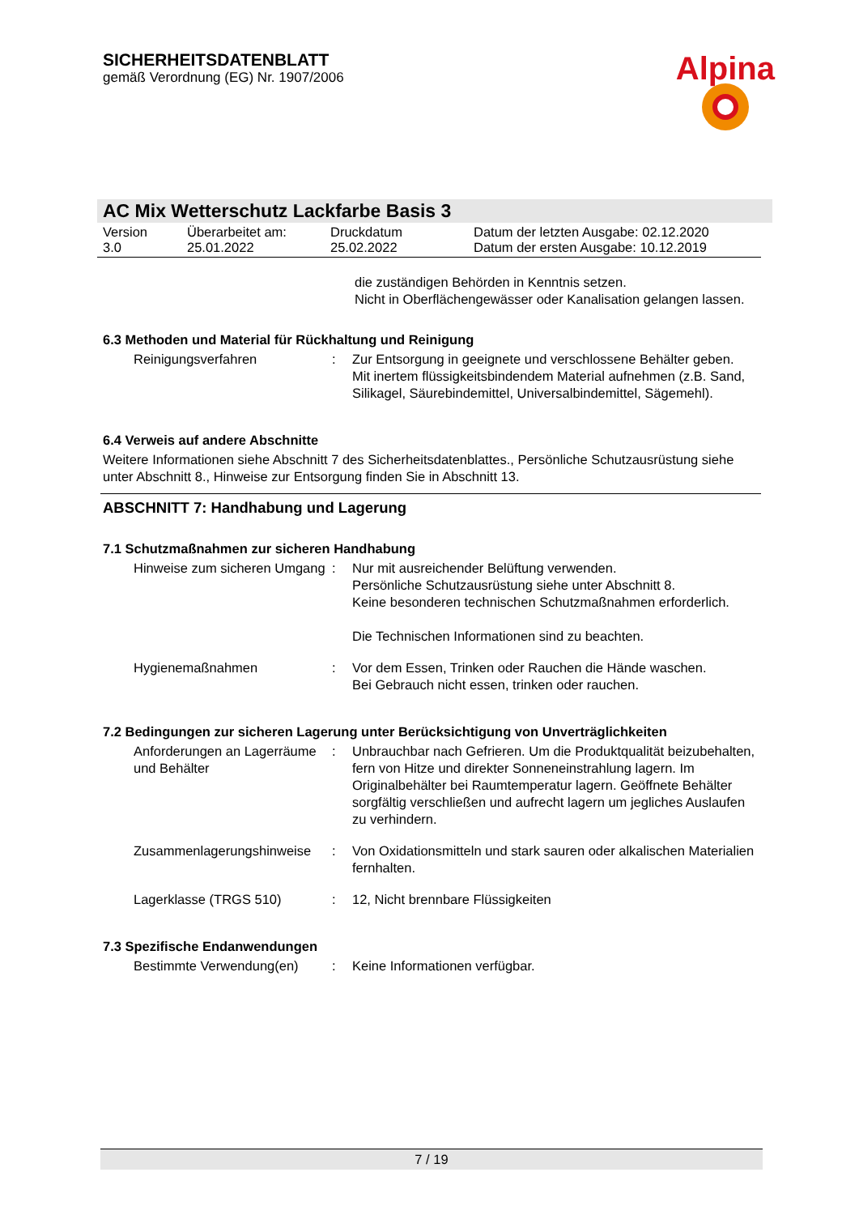SICHERHEITSDATENBLATT
gemäß Verordnung (EG) Nr. 1907/2006
Alpina
AC Mix Wetterschutz Lackfarbe Basis 3
| Version 3.0 | Überarbeitet am: 25.01.2022 | Druckdatum 25.02.2022 | Datum der letzten Ausgabe: 02.12.2020 Datum der ersten Ausgabe: 10.12.2019 |
die zuständigen Behörden in Kenntnis setzen.
Nicht in Oberflächengewässer oder Kanalisation gelangen lassen.
6.3 Methoden und Material für Rückhaltung und Reinigung
| Reinigungsverfahren | : | Zur Entsorgung in geeignete und verschlossene Behälter geben. Mit inertem flüssigkeitsbindendem Material aufnehmen (z.B. Sand, Silikagel, Säurebindemittel, Universalbindemittel, Sägemehl). |
6.4 Verweis auf andere Abschnitte
Weitere Informationen siehe Abschnitt 7 des Sicherheitsdatenblattes., Persönliche Schutzausrüstung siehe unter Abschnitt 8., Hinweise zur Entsorgung finden Sie in Abschnitt 13.
ABSCHNITT 7: Handhabung und Lagerung
7.1 Schutzmaßnahmen zur sicheren Handhabung
| Hinweise zum sicheren Umgang | : | Nur mit ausreichender Belüftung verwenden. Persönliche Schutzausrüstung siehe unter Abschnitt 8. Keine besonderen technischen Schutzmaßnahmen erforderlich. Die Technischen Informationen sind zu beachten. |
| Hygienemaßnahmen | : | Vor dem Essen, Trinken oder Rauchen die Hände waschen. Bei Gebrauch nicht essen, trinken oder rauchen. |
7.2 Bedingungen zur sicheren Lagerung unter Berücksichtigung von Unverträglichkeiten
| Anforderungen an Lagerräume und Behälter | : | Unbrauchbar nach Gefrieren. Um die Produktqualität beizubehalten, fern von Hitze und direkter Sonneneinstrahlung lagern. Im Originalbehälter bei Raumtemperatur lagern. Geöffnete Behälter sorgfältig verschließen und aufrecht lagern um jegliches Auslaufen zu verhindern. |
| Zusammenlagerungshinweise | : | Von Oxidationsmitteln und stark sauren oder alkalischen Materialien fernhalten. |
| Lagerklasse (TRGS 510) | : | 12, Nicht brennbare Flüssigkeiten |
7.3 Spezifische Endanwendungen
| Bestimmte Verwendung(en) | : | Keine Informationen verfügbar. |
7 / 19